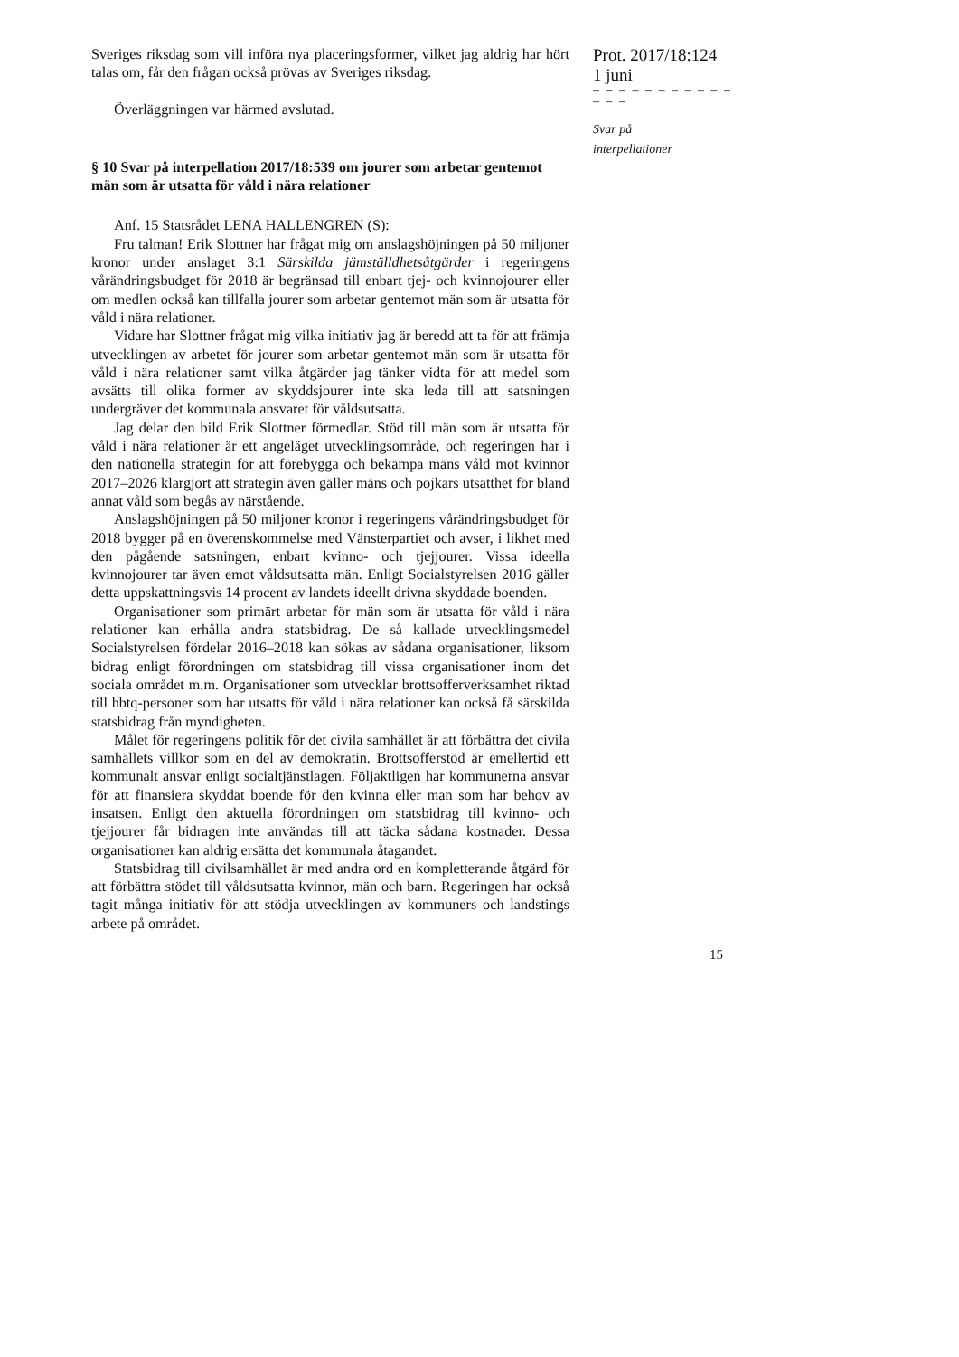Sveriges riksdag som vill införa nya placeringsformer, vilket jag aldrig har hört talas om, får den frågan också prövas av Sveriges riksdag.
Överläggningen var härmed avslutad.
§ 10 Svar på interpellation 2017/18:539 om jourer som arbetar gentemot män som är utsatta för våld i nära relationer
Anf. 15 Statsrådet LENA HALLENGREN (S):
Fru talman! Erik Slottner har frågat mig om anslagshöjningen på 50 miljoner kronor under anslaget 3:1 Särskilda jämställdhetsåtgärder i regeringens vårändringsbudget för 2018 är begränsad till enbart tjej- och kvinnojourer eller om medlen också kan tillfalla jourer som arbetar gentemot män som är utsatta för våld i nära relationer.
Vidare har Slottner frågat mig vilka initiativ jag är beredd att ta för att främja utvecklingen av arbetet för jourer som arbetar gentemot män som är utsatta för våld i nära relationer samt vilka åtgärder jag tänker vidta för att medel som avsätts till olika former av skyddsjourer inte ska leda till att satsningen undergräver det kommunala ansvaret för våldsutsatta.
Jag delar den bild Erik Slottner förmedlar. Stöd till män som är utsatta för våld i nära relationer är ett angeläget utvecklingsområde, och regeringen har i den nationella strategin för att förebygga och bekämpa mäns våld mot kvinnor 2017–2026 klargjort att strategin även gäller mäns och pojkars utsatthet för bland annat våld som begås av närstående.
Anslagshöjningen på 50 miljoner kronor i regeringens vårändringsbudget för 2018 bygger på en överenskommelse med Vänsterpartiet och avser, i likhet med den pågående satsningen, enbart kvinno- och tjejjourer. Vissa ideella kvinnojourer tar även emot våldsutsatta män. Enligt Socialstyrelsen 2016 gäller detta uppskattningsvis 14 procent av landets ideellt drivna skyddade boenden.
Organisationer som primärt arbetar för män som är utsatta för våld i nära relationer kan erhålla andra statsbidrag. De så kallade utvecklingsmedel Socialstyrelsen fördelar 2016–2018 kan sökas av sådana organisationer, liksom bidrag enligt förordningen om statsbidrag till vissa organisationer inom det sociala området m.m. Organisationer som utvecklar brottsofferverksamhet riktad till hbtq-personer som har utsatts för våld i nära relationer kan också få särskilda statsbidrag från myndigheten.
Målet för regeringens politik för det civila samhället är att förbättra det civila samhällets villkor som en del av demokratin. Brottsofferstöd är emellertid ett kommunalt ansvar enligt socialtjänstlagen. Följaktligen har kommunerna ansvar för att finansiera skyddat boende för den kvinna eller man som har behov av insatsen. Enligt den aktuella förordningen om statsbidrag till kvinno- och tjejjourer får bidragen inte användas till att täcka sådana kostnader. Dessa organisationer kan aldrig ersätta det kommunala åtagandet.
Statsbidrag till civilsamhället är med andra ord en kompletterande åtgärd för att förbättra stödet till våldsutsatta kvinnor, män och barn. Regeringen har också tagit många initiativ för att stödja utvecklingen av kommuners och landstings arbete på området.
Prot. 2017/18:124
1 juni
– – – – – – – – – – – – – –
Svar på
interpellationer
15